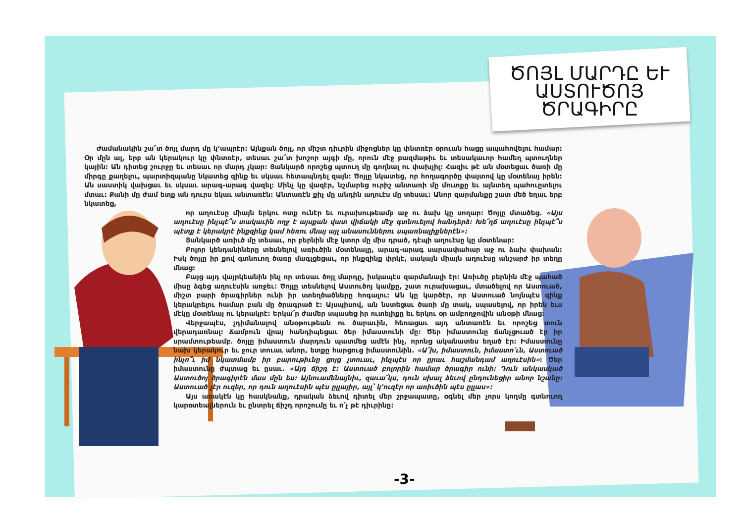ԾՈՅԼ ՄԱՐԴԸ ԵՒ ԱՍՏՈՒԾՈՅ ԾՐԱԳԻՐԸ
Ժամանակին շա՜տ ծոյլ մարդ մը կ՚ապրէր: Այնքան ծոյլ, որ միշտ դիւրին միջոցներ կը փնտռէր օրուան հացը ապահովելու համար: Օր մըն ալ, երբ ան կերակուր կը փնտռէր, տեսաւ շա՜տ խոշոր այգի մը, որուն մէջ բազմաթիւ եւ տեսակաւոր համեղ պտուղներ կային: Ան դիտեց շուրջը եւ տեսաւ որ մարդ չկար: Յանկարծ որոշեց պտուղ մը գողնալ ու փախչիլ: Հազիւ թէ ան մօտեցաւ ծառի մը միրգը քաղելու, պարտիզպանը նկատեց զինք եւ սկսաւ հետապնդել զայն: Ծոյլը նկատեց, որ հողագործը փայտով կը մօտենայ իրեն: Ան սաստիկ վախցաւ եւ սկսաւ արագ-արագ վազել: Մինչ կը վազէր, նշմարեց ուրիշ անտառի մը մուտքը եւ այնտեղ պահուըտելու մտաւ: Քանի մը ժամ ետք ան դուրս եկաւ անտառէն: Անտառէն քիչ մը անդին աղուէս մը տեսաւ: Անոր զարմանքը շատ մեծ եղաւ երբ նկատեց,
որ աղուէսը միայն երկու ոտք ունէր եւ ուրախութեամբ աջ ու ձախ կը սողար: Ծոյլը մտածեց. «Այս աղուէսը ինչպէ՞ս տակաւին ողջ է այսքան վատ վիճակի մէջ գտնուելով հանդերձ: Խե՜ղճ աղուէսը ինչպէ՞ս պէտք է կերակրէ ինքզինք կամ հեռու մնայ այլ անասուններու սպառնալիքներէն»:
Յանկարծ առիւծ մը տեսաւ, որ բերնին մէջ կտոր մը միս դրած, դէպի աղուէսը կը մօտենար:
Բոլոր կենդանիները տեսնելով առիւծին մօտենալը, արագ-արագ սարսափահար աջ ու ձախ փախան: Իսկ ծոյլը իր քով գտնուող ծառը մագլցեցաւ, որ ինքզինք փրկէ, սակայն միայն աղուէսը անշարժ իր տեղը մնաց:
Բայց այդ վայրկեանին ինչ որ տեսաւ ծոյլ մարդը, իսկապէս զարմանալի էր: Առիւծը բերնին մէջ պահած միսը ձգեց աղուէսին առջեւ: Ծոյլը տեսնելով Աստուծոյ կամքը, շատ ուրախացաւ, մտածելով որ Աստուած, միշտ բարի ծրագիրներ ունի իր ստեղծածները հոգալու: Ան կը կարծէր, որ Աստուած նոյնպէս զինք կերակրելու համար բան մը ծրագրած է: Այսպիսով, ան նստեցաւ ծառի մը տակ, սպասելով, որ իրեն եւս մէկը մօտենայ ու կերակրէ: Երկա՜ր ժամեր սպասեց իր ուտելիքը եւ երկու օր ամբողջովին անօթի մնաց:
Վերջապէս, չդիմանալով անօթութեան ու ծարաւին, հեռացաւ այդ անտառէն եւ որոշեց տուն վերադառնալ: Ճամբուն վրայ հանդիպեցաւ ծեր իմաստունի մը: Ծեր իմաստունը ճանչցուած էր իր սրամտութեամբ. ծոյլը իմաստուն մարդուն պատմեց ամէն ինչ, որոնց ականատես եղած էր: Իմաստունը նախ կերակուր եւ ջուր տուաւ անոր, ետքը հարցուց իմաստունին. «Ա՜խ, իմաստուն, իմաստո՛ւն, Աստուած ինչո՞ւ իմ նկատմամբ իր բարութիւնը ցոյց չտուաւ, ինչպէս որ ըրաւ հաշմանդամ աղուէսին»: Ծեր իմաստունը ժպտաց եւ ըսաւ. «Այդ ճիշդ է: Աստուած բոլորին համար ծրագիր ունի: Դուն անկասկած Աստուծոյ ծրագիրէն մաս մըն ես: Այնուամենայնիւ, զաւա՜կս, դուն սխալ ձեւով ընդունեցիր անոր նշանը: Աստուած չէր ուզեր, որ դուն աղուէսին պէս ըլլայիր, այլ՝ կ՚ուզէր որ առիւծին պէս ըլլաս»:
Այս առակէն կը հասկնանք, դրական ձեւով դիտել մեր շրջապատը, օգնել մեր չորս կողմը գտնուող կարօտեալներուն եւ ընտրել ճիշդ որոշումը եւ ո՛չ թէ դիւրինը:
-3-